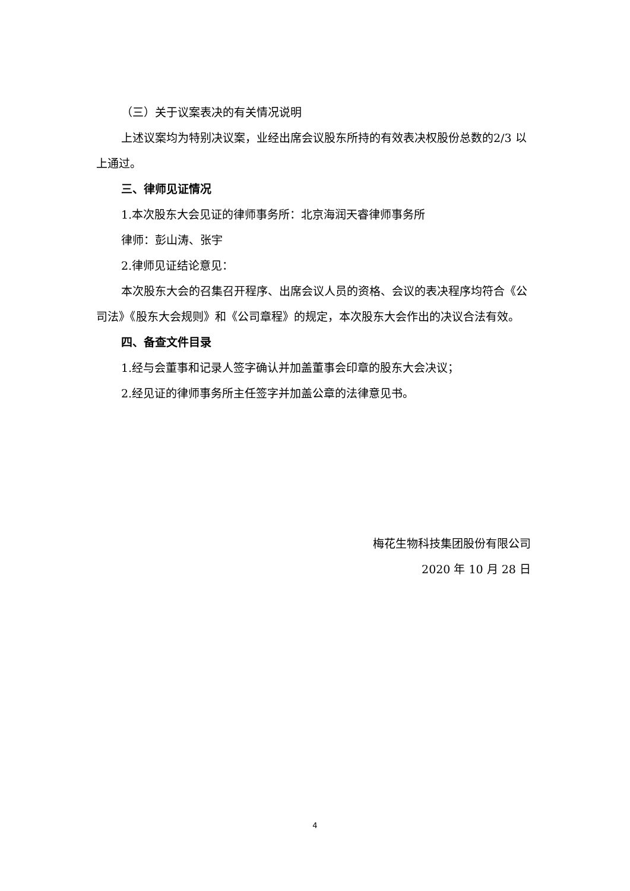（三）关于议案表决的有关情况说明
上述议案均为特别决议案，业经出席会议股东所持的有效表决权股份总数的2/3 以上通过。
三、律师见证情况
1.本次股东大会见证的律师事务所：北京海润天睿律师事务所
律师：彭山涛、张宇
2.律师见证结论意见：
本次股东大会的召集召开程序、出席会议人员的资格、会议的表决程序均符合《公司法》《股东大会规则》和《公司章程》的规定，本次股东大会作出的决议合法有效。
四、备查文件目录
1.经与会董事和记录人签字确认并加盖董事会印章的股东大会决议；
2.经见证的律师事务所主任签字并加盖公章的法律意见书。
梅花生物科技集团股份有限公司
2020 年 10 月 28 日
4